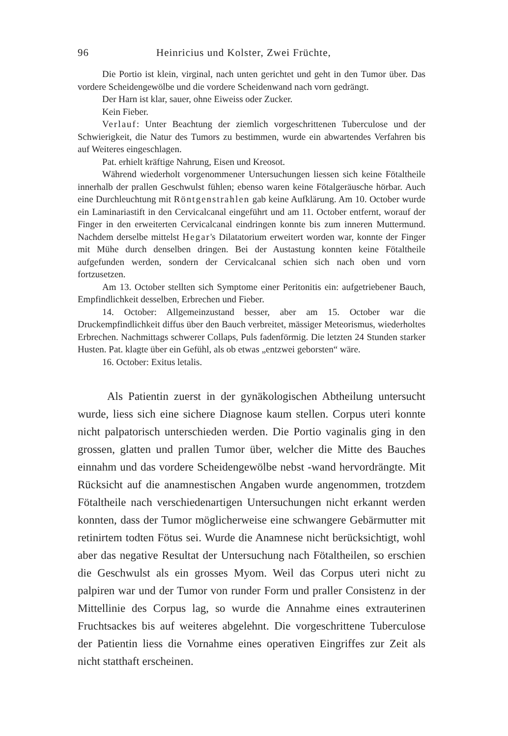96 Heinricius und Kolster, Zwei Früchte,
Die Portio ist klein, virginal, nach unten gerichtet und geht in den Tumor über. Das vordere Scheidengewölbe und die vordere Scheidenwand nach vorn gedrängt.
Der Harn ist klar, sauer, ohne Eiweiss oder Zucker.
Kein Fieber.
Verlauf: Unter Beachtung der ziemlich vorgeschrittenen Tuberculose und der Schwierigkeit, die Natur des Tumors zu bestimmen, wurde ein abwartendes Verfahren bis auf Weiteres eingeschlagen.
Pat. erhielt kräftige Nahrung, Eisen und Kreosot.
Während wiederholt vorgenommener Untersuchungen liessen sich keine Fötaltheile innerhalb der prallen Geschwulst fühlen; ebenso waren keine Fötalgeräusche hörbar. Auch eine Durchleuchtung mit Röntgenstrahlen gab keine Aufklärung. Am 10. October wurde ein Laminariastift in den Cervicalcanal eingeführt und am 11. October entfernt, worauf der Finger in den erweiterten Cervicalcanal eindringen konnte bis zum inneren Muttermund. Nachdem derselbe mittelst Hegar's Dilatatorium erweitert worden war, konnte der Finger mit Mühe durch denselben dringen. Bei der Austastung konnten keine Fötaltheile aufgefunden werden, sondern der Cervicalcanal schien sich nach oben und vorn fortzusetzen.
Am 13. October stellten sich Symptome einer Peritonitis ein: aufgetriebener Bauch, Empfindlichkeit desselben, Erbrechen und Fieber.
14. October: Allgemeinzustand besser, aber am 15. October war die Druckempfindlichkeit diffus über den Bauch verbreitet, mässiger Meteorismus, wiederholtes Erbrechen. Nachmittags schwerer Collaps, Puls fadenförmig. Die letzten 24 Stunden starker Husten. Pat. klagte über ein Gefühl, als ob etwas „entzwei geborsten“ wäre.
16. October: Exitus letalis.
Als Patientin zuerst in der gynäkologischen Abtheilung untersucht wurde, liess sich eine sichere Diagnose kaum stellen. Corpus uteri konnte nicht palpatorisch unterschieden werden. Die Portio vaginalis ging in den grossen, glatten und prallen Tumor über, welcher die Mitte des Bauches einnahm und das vordere Scheidengewölbe nebst -wand hervordrängte. Mit Rücksicht auf die anamnestischen Angaben wurde angenommen, trotzdem Fötaltheile nach verschiedenartigen Untersuchungen nicht erkannt werden konnten, dass der Tumor möglicherweise eine schwangere Gebärmutter mit retinirtem todten Fötus sei. Wurde die Anamnese nicht berücksichtigt, wohl aber das negative Resultat der Untersuchung nach Fötaltheilen, so erschien die Geschwulst als ein grosses Myom. Weil das Corpus uteri nicht zu palpiren war und der Tumor von runder Form und praller Consistenz in der Mittellinie des Corpus lag, so wurde die Annahme eines extrauterinen Fruchtsackes bis auf weiteres abgelehnt. Die vorgeschrittene Tuberculose der Patientin liess die Vornahme eines operativen Eingriffes zur Zeit als nicht statthaft erscheinen.